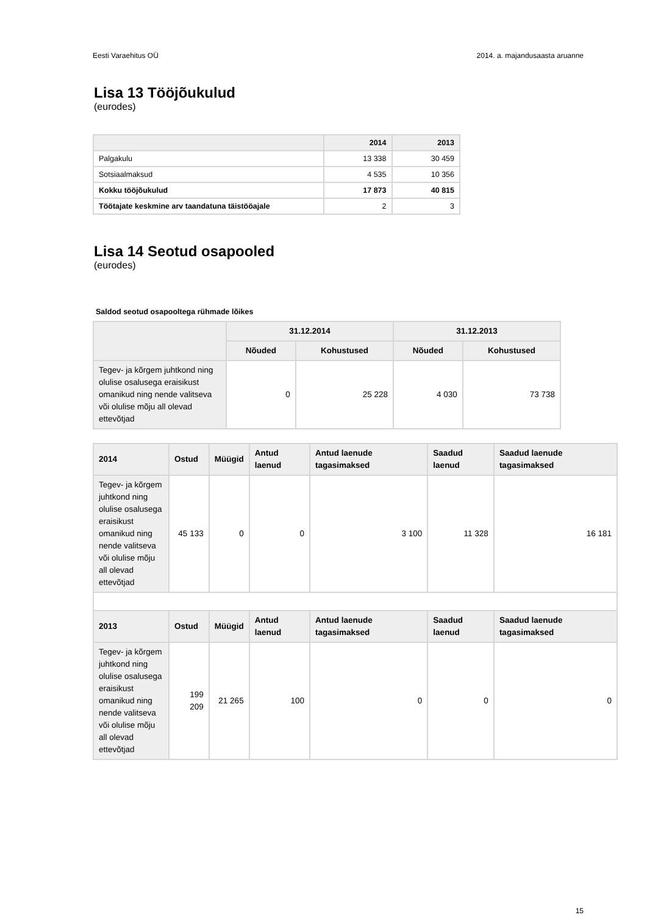Eesti Varaehitus OÜ 2014. a. majandusaasta aruanne
Lisa 13 Tööjõukulud
(eurodes)
| | 2014 | 2013 |
| --- | --- | --- |
| Palgakulu | 13 338 | 30 459 |
| Sotsiaalmaksud | 4 535 | 10 356 |
| Kokku tööjõukulud | 17 873 | 40 815 |
| Töötajate keskmine arv taandatuna täistööajale | 2 | 3 |
Lisa 14 Seotud osapooled
(eurodes)
Saldod seotud osapooltega rühmade lõikes
| | 31.12.2014 | | 31.12.2013 | |
| --- | --- | --- | --- | --- |
| | Nõuded | Kohustused | Nõuded | Kohustused |
| Tegev- ja kõrgem juhtkond ning olulise osalusega eraisikust omanikud ning nende valitseva või olulise mõju all olevad ettevõtjad | 0 | 25 228 | 4 030 | 73 738 |
| 2014 | Ostud | Müügid | Antud laenud | Antud laenude tagasimaksed | Saadud laenud | Saadud laenude tagasimaksed |
| --- | --- | --- | --- | --- | --- | --- |
| Tegev- ja kõrgem juhtkond ning olulise osalusega eraisikust omanikud ning nende valitseva või olulise mõju all olevad ettevõtjad | 45 133 | 0 | 0 | 3 100 | 11 328 | 16 181 |
| 2013 | Ostud | Müügid | Antud laenud | Antud laenude tagasimaksed | Saadud laenud | Saadud laenude tagasimaksed |
| Tegev- ja kõrgem juhtkond ning olulise osalusega eraisikust omanikud ning nende valitseva või olulise mõju all olevad ettevõtjad | 199 209 | 21 265 | 100 | 0 | 0 | 0 |
15